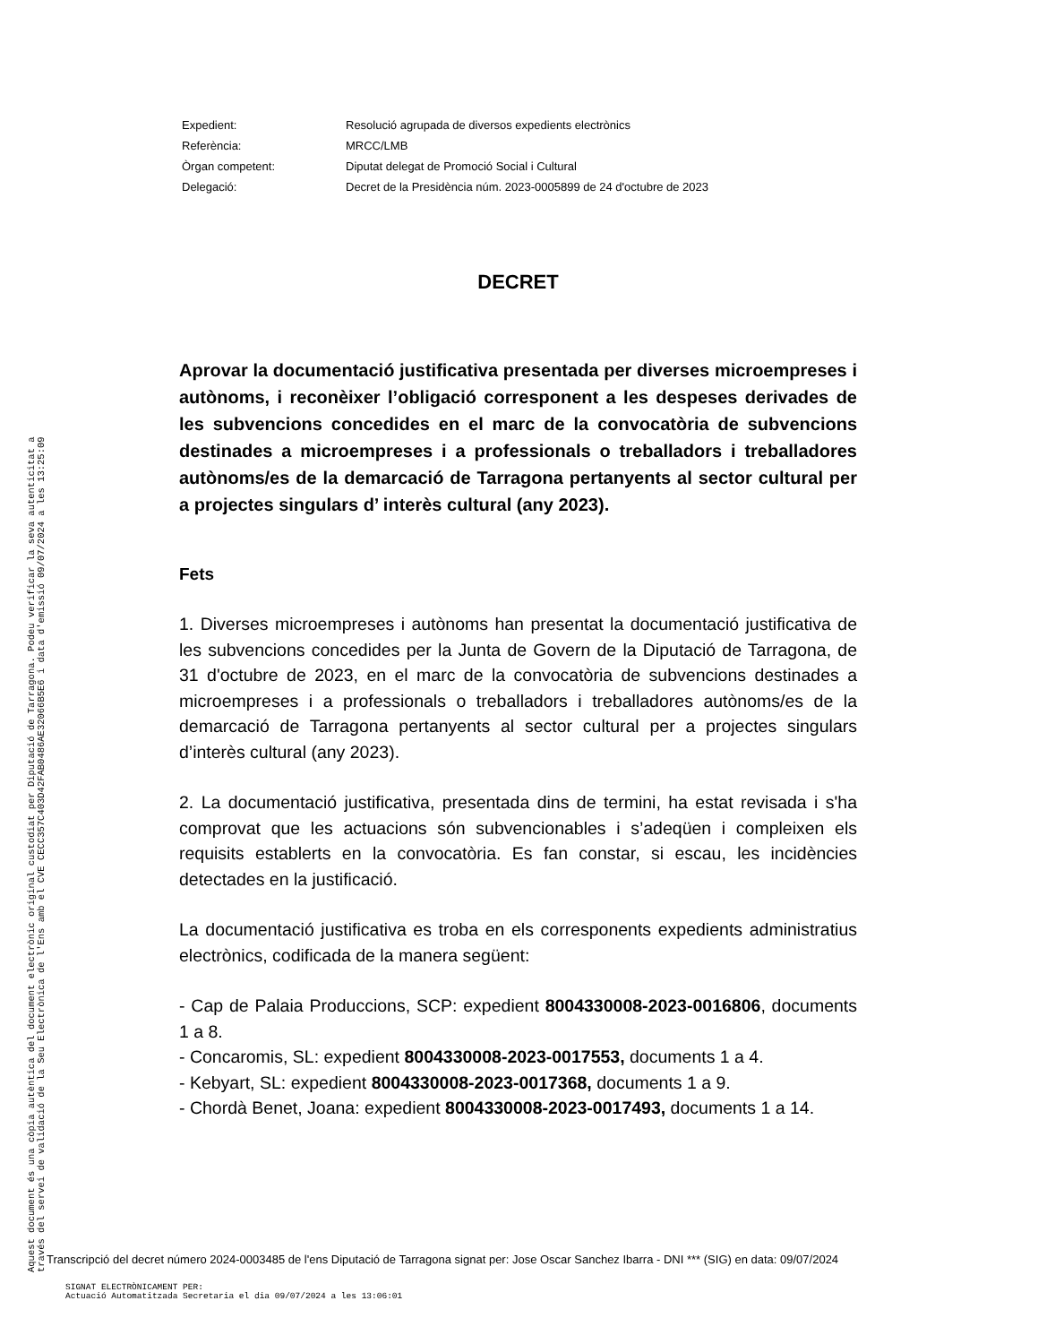| Expedient: | Resolució agrupada de diversos expedients electrònics |
| Referència: | MRCC/LMB |
| Òrgan competent: | Diputat delegat de Promoció Social i Cultural |
| Delegació: | Decret de la Presidència núm. 2023-0005899 de 24 d'octubre de 2023 |
DECRET
Aprovar la documentació justificativa presentada per diverses microempreses i autònoms, i reconèixer l’obligació corresponent a les despeses derivades de les subvencions concedides en el marc de la convocatòria de subvencions destinades a microempreses i a professionals o treballadors i treballadores autònoms/es de la demarcació de Tarragona pertanyents al sector cultural per a projectes singulars d’ interès cultural (any 2023).
Fets
1. Diverses microempreses i autònoms han presentat la documentació justificativa de les subvencions concedides per la Junta de Govern de la Diputació de Tarragona, de 31 d'octubre de 2023, en el marc de la convocatòria de subvencions destinades a microempreses i a professionals o treballadors i treballadores autònoms/es de la demarcació de Tarragona pertanyents al sector cultural per a projectes singulars d’interès cultural (any 2023).
2. La documentació justificativa, presentada dins de termini, ha estat revisada i s'ha comprovat que les actuacions són subvencionables i s’adeqüen i compleixen els requisits establerts en la convocatòria. Es fan constar, si escau, les incidències detectades en la justificació.
La documentació justificativa es troba en els corresponents expedients administratius electrònics, codificada de la manera següent:
- Cap de Palaia Produccions, SCP: expedient 8004330008-2023-0016806, documents 1 a 8.
- Concaromis, SL: expedient 8004330008-2023-0017553, documents 1 a 4.
- Kebyart, SL: expedient 8004330008-2023-0017368, documents 1 a 9.
- Chordà Benet, Joana: expedient 8004330008-2023-0017493, documents 1 a 14.
Aquest document és una còpia autèntica del document electrònic original custodiat per Diputació de Tarragona. Podeu verificar la seva autenticitat a
través del servei de validació de la Seu Electrònica de l'Ens amb el CVE CECC357C403D42FAB0486AE32066B5E6 i data d'emissió 09/07/2024 a les 13:25:09
Transcripció del decret número 2024-0003485 de l'ens Diputació de Tarragona signat per: Jose Oscar Sanchez Ibarra - DNI *** (SIG) en data: 09/07/2024
SIGNAT ELECTRÒNICAMENT PER:
Actuació Automatitzada Secretaria el dia 09/07/2024 a les 13:06:01